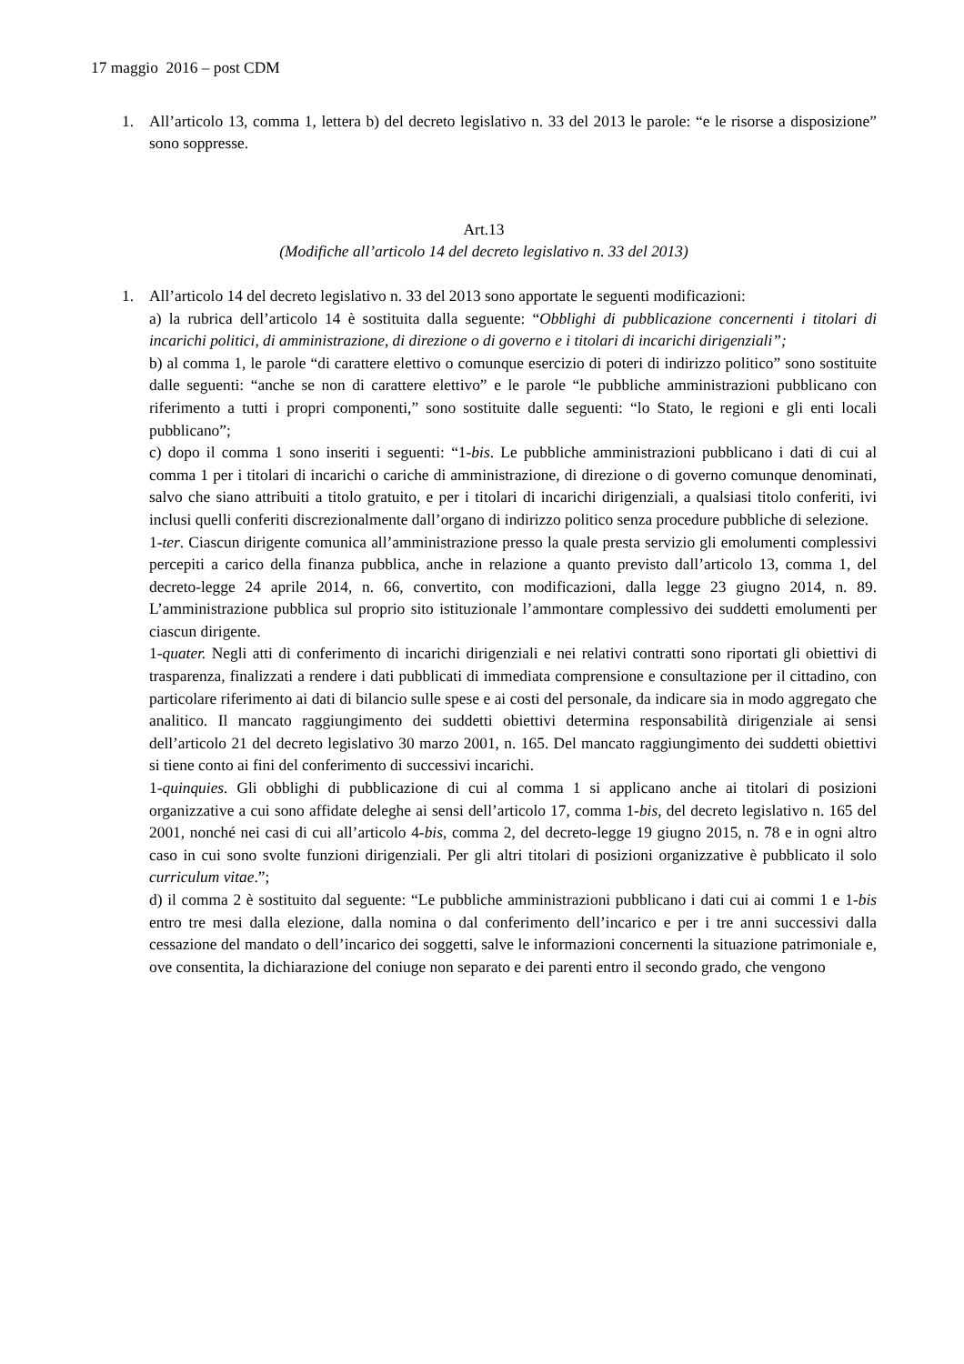17 maggio 2016 – post CDM
1. All’articolo 13, comma 1, lettera b) del decreto legislativo n. 33 del 2013 le parole: “e le risorse a disposizione” sono soppresse.
Art.13
(Modifiche all’articolo 14 del decreto legislativo n. 33 del 2013)
1. All’articolo 14 del decreto legislativo n. 33 del 2013 sono apportate le seguenti modificazioni:
a) la rubrica dell’articolo 14 è sostituita dalla seguente: “Obblighi di pubblicazione concernenti i titolari di incarichi politici, di amministrazione, di direzione o di governo e i titolari di incarichi dirigenziali”;
b) al comma 1, le parole “di carattere elettivo o comunque esercizio di poteri di indirizzo politico” sono sostituite dalle seguenti: “anche se non di carattere elettivo” e le parole “le pubbliche amministrazioni pubblicano con riferimento a tutti i propri componenti,” sono sostituite dalle seguenti: “lo Stato, le regioni e gli enti locali pubblicano”;
c) dopo il comma 1 sono inseriti i seguenti: “1-bis. Le pubbliche amministrazioni pubblicano i dati di cui al comma 1 per i titolari di incarichi o cariche di amministrazione, di direzione o di governo comunque denominati, salvo che siano attribuiti a titolo gratuito, e per i titolari di incarichi dirigenziali, a qualsiasi titolo conferiti, ivi inclusi quelli conferiti discrezionalmente dall’organo di indirizzo politico senza procedure pubbliche di selezione.
1-ter. Ciascun dirigente comunica all’amministrazione presso la quale presta servizio gli emolumenti complessivi percepiti a carico della finanza pubblica, anche in relazione a quanto previsto dall’articolo 13, comma 1, del decreto-legge 24 aprile 2014, n. 66, convertito, con modificazioni, dalla legge 23 giugno 2014, n. 89. L’amministrazione pubblica sul proprio sito istituzionale l’ammontare complessivo dei suddetti emolumenti per ciascun dirigente.
1-quater. Negli atti di conferimento di incarichi dirigenziali e nei relativi contratti sono riportati gli obiettivi di trasparenza, finalizzati a rendere i dati pubblicati di immediata comprensione e consultazione per il cittadino, con particolare riferimento ai dati di bilancio sulle spese e ai costi del personale, da indicare sia in modo aggregato che analitico. Il mancato raggiungimento dei suddetti obiettivi determina responsabilità dirigenziale ai sensi dell’articolo 21 del decreto legislativo 30 marzo 2001, n. 165. Del mancato raggiungimento dei suddetti obiettivi si tiene conto ai fini del conferimento di successivi incarichi.
1-quinquies. Gli obblighi di pubblicazione di cui al comma 1 si applicano anche ai titolari di posizioni organizzative a cui sono affidate deleghe ai sensi dell’articolo 17, comma 1-bis, del decreto legislativo n. 165 del 2001, nonché nei casi di cui all’articolo 4-bis, comma 2, del decreto-legge 19 giugno 2015, n. 78 e in ogni altro caso in cui sono svolte funzioni dirigenziali. Per gli altri titolari di posizioni organizzative è pubblicato il solo curriculum vitae.”;
d) il comma 2 è sostituito dal seguente: “Le pubbliche amministrazioni pubblicano i dati cui ai commi 1 e 1-bis entro tre mesi dalla elezione, dalla nomina o dal conferimento dell’incarico e per i tre anni successivi dalla cessazione del mandato o dell’incarico dei soggetti, salve le informazioni concernenti la situazione patrimoniale e, ove consentita, la dichiarazione del coniuge non separato e dei parenti entro il secondo grado, che vengono